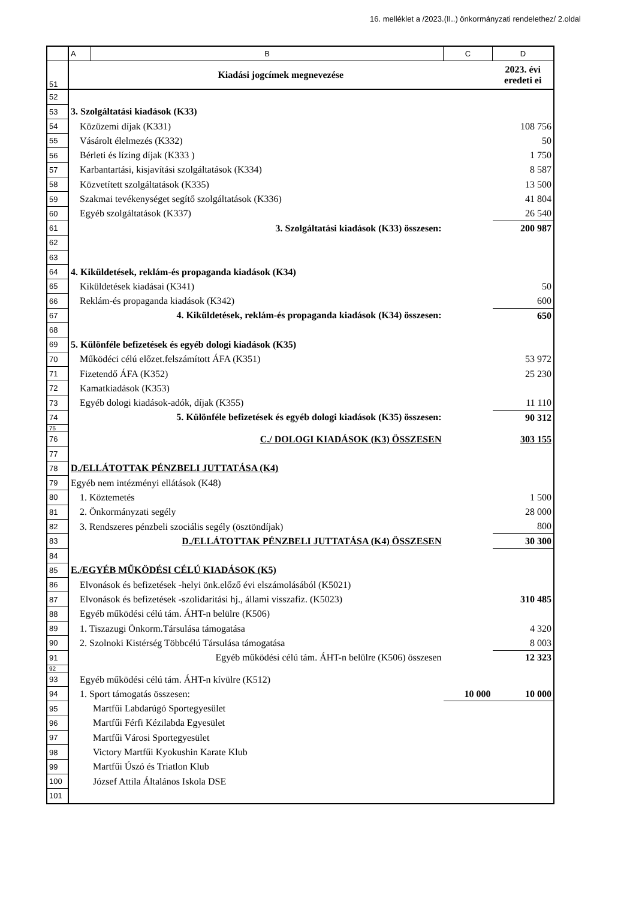16. melléklet a /2023.(II..) önkormányzati rendelethez/ 2.oldal
| | A | B | C | D |
| 51 | Kiadási jogcímek megnevezése | | | 2023. évi eredeti ei |
| 52 | | | | |
| 53 | 3. Szolgáltatási kiadások (K33) | | | |
| 54 | Közüzemi díjak (K331) | | | 108 756 |
| 55 | Vásárolt élelmezés (K332) | | | 50 |
| 56 | Bérleti és lízing díjak (K333 ) | | | 1 750 |
| 57 | Karbantartási, kisjavítási szolgáltatások (K334) | | | 8 587 |
| 58 | Közvetített szolgáltatások (K335) | | | 13 500 |
| 59 | Szakmai tevékenységet segítő szolgáltatások (K336) | | | 41 804 |
| 60 | Egyéb szolgáltatások (K337) | | | 26 540 |
| 61 | 3. Szolgáltatási kiadások (K33) összesen: | | | 200 987 |
| 62 | | | | |
| 63 | | | | |
| 64 | 4. Kiküldetések, reklám-és propaganda kiadások (K34) | | | |
| 65 | Kiküldetések kiadásai (K341) | | | 50 |
| 66 | Reklám-és propaganda kiadások (K342) | | | 600 |
| 67 | 4. Kiküldetések, reklám-és propaganda kiadások (K34) összesen: | | | 650 |
| 68 | | | | |
| 69 | 5. Különféle befizetések és egyéb dologi kiadások (K35) | | | |
| 70 | Működéci célú előzet.felszámított ÁFA (K351) | | | 53 972 |
| 71 | Fizetendő ÁFA (K352) | | | 25 230 |
| 72 | Kamatkiadások (K353) | | | |
| 73 | Egyéb dologi kiadások-adók, díjak (K355) | | | 11 110 |
| 74 | 5. Különféle befizetések és egyéb dologi kiadások (K35) összesen: | | | 90 312 |
| 75 | | | | |
| 76 | C./ DOLOGI KIADÁSOK (K3) ÖSSZESEN | | | 303 155 |
| 77 | | | | |
| 78 | D./ELLÁTOTTAK PÉNZBELI JUTTATÁSA (K4) | | | |
| 79 | Egyéb nem intézményi ellátások (K48) | | | |
| 80 | 1. Köztemetés | | | 1 500 |
| 81 | 2. Önkormányzati segély | | | 28 000 |
| 82 | 3. Rendszeres pénzbeli szociális segély (ösztöndíjak) | | | 800 |
| 83 | D./ELLÁTOTTAK PÉNZBELI JUTTATÁSA (K4) ÖSSZESEN | | | 30 300 |
| 84 | | | | |
| 85 | E./EGYÉB MŰKÖDÉSI CÉLÚ KIADÁSOK (K5) | | | |
| 86 | Elvonások és befizetések -helyi önk.előző évi elszámolásából (K5021) | | | |
| 87 | Elvonások és befizetések -szolidaritási hj., állami visszafiz. (K5023) | | | 310 485 |
| 88 | Egyéb működési célú tám. ÁHT-n belülre (K506) | | | |
| 89 | 1. Tiszazugi Önkorm.Társulása támogatása | | | 4 320 |
| 90 | 2. Szolnoki Kistérség Többcélú Társulása támogatása | | | 8 003 |
| 91 | Egyéb működési célú tám. ÁHT-n belülre (K506) összesen | | | 12 323 |
| 92 | | | | |
| 93 | Egyéb működési célú tám. ÁHT-n kívülre (K512) | | | |
| 94 | 1. Sport támogatás összesen: | | 10 000 | 10 000 |
| 95 | Martfűi Labdarúgó Sportegyesület | | | |
| 96 | Martfűi Férfi Kézilabda Egyesület | | | |
| 97 | Martfűi Városi Sportegyesület | | | |
| 98 | Victory Martfűi Kyokushin Karate Klub | | | |
| 99 | Martfűi Úszó és Triatlon Klub | | | |
| 100 | József Attila Általános Iskola DSE | | | |
| 101 | | | | |